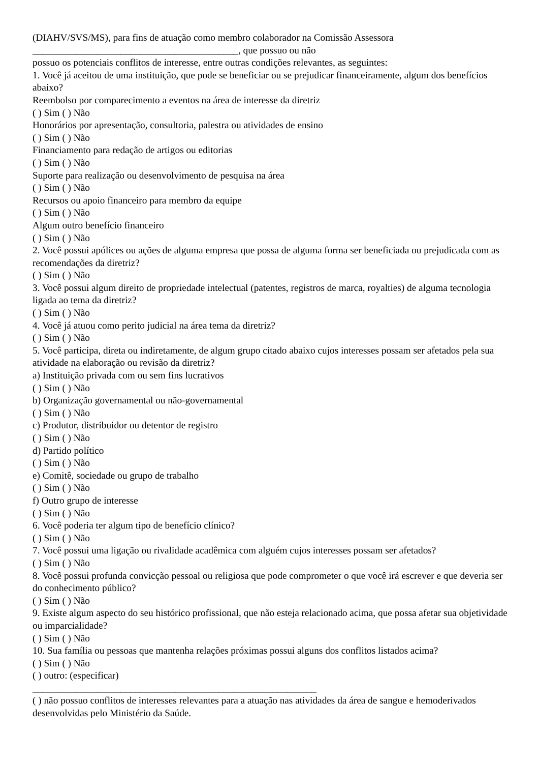(DIAHV/SVS/MS), para fins de atuação como membro colaborador na Comissão Assessora
__________________________________________, que possuo ou não
possuo os potenciais conflitos de interesse, entre outras condições relevantes, as seguintes:
1. Você já aceitou de uma instituição, que pode se beneficiar ou se prejudicar financeiramente, algum dos benefícios abaixo?
Reembolso por comparecimento a eventos na área de interesse da diretriz
( ) Sim ( ) Não
Honorários por apresentação, consultoria, palestra ou atividades de ensino
( ) Sim ( ) Não
Financiamento para redação de artigos ou editorias
( ) Sim ( ) Não
Suporte para realização ou desenvolvimento de pesquisa na área
( ) Sim ( ) Não
Recursos ou apoio financeiro para membro da equipe
( ) Sim ( ) Não
Algum outro benefício financeiro
( ) Sim ( ) Não
2. Você possui apólices ou ações de alguma empresa que possa de alguma forma ser beneficiada ou prejudicada com as recomendações da diretriz?
( ) Sim ( ) Não
3. Você possui algum direito de propriedade intelectual (patentes, registros de marca, royalties) de alguma tecnologia ligada ao tema da diretriz?
( ) Sim ( ) Não
4. Você já atuou como perito judicial na área tema da diretriz?
( ) Sim ( ) Não
5. Você participa, direta ou indiretamente, de algum grupo citado abaixo cujos interesses possam ser afetados pela sua atividade na elaboração ou revisão da diretriz?
a) Instituição privada com ou sem fins lucrativos
( ) Sim ( ) Não
b) Organização governamental ou não-governamental
( ) Sim ( ) Não
c) Produtor, distribuidor ou detentor de registro
( ) Sim ( ) Não
d) Partido político
( ) Sim ( ) Não
e) Comitê, sociedade ou grupo de trabalho
( ) Sim ( ) Não
f) Outro grupo de interesse
( ) Sim ( ) Não
6. Você poderia ter algum tipo de benefício clínico?
( ) Sim ( ) Não
7. Você possui uma ligação ou rivalidade acadêmica com alguém cujos interesses possam ser afetados?
( ) Sim ( ) Não
8. Você possui profunda convicção pessoal ou religiosa que pode comprometer o que você irá escrever e que deveria ser do conhecimento público?
( ) Sim ( ) Não
9. Existe algum aspecto do seu histórico profissional, que não esteja relacionado acima, que possa afetar sua objetividade ou imparcialidade?
( ) Sim ( ) Não
10. Sua família ou pessoas que mantenha relações próximas possui alguns dos conflitos listados acima?
( ) Sim ( ) Não
( ) outro: (especificar)
__________________________________________________________
( ) não possuo conflitos de interesses relevantes para a atuação nas atividades da área de sangue e hemoderivados desenvolvidas pelo Ministério da Saúde.